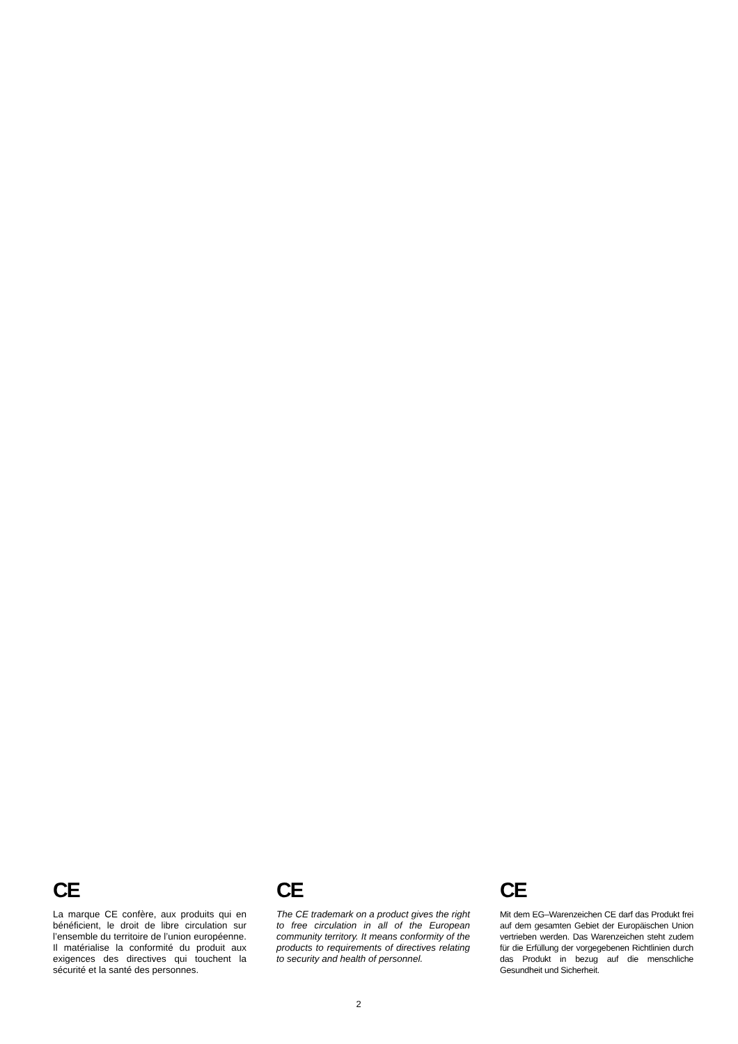CE
La marque CE confère, aux produits qui en bénéficient, le droit de libre circulation sur l’ensemble du territoire de l’union européenne. Il matérialise la conformité du produit aux exigences des directives qui touchent la sécurité et la santé des personnes.
CE
The CE trademark on a product gives the right to free circulation in all of the European community territory. It means conformity of the products to requirements of directives relating to security and health of personnel.
CE
Mit dem EG–Warenzeichen CE darf das Produkt frei auf dem gesamten Gebiet der Europäischen Union vertrieben werden. Das Warenzeichen steht zudem für die Erfüllung der vorgegebenen Richtlinien durch das Produkt in bezug auf die menschliche Gesundheit und Sicherheit.
2